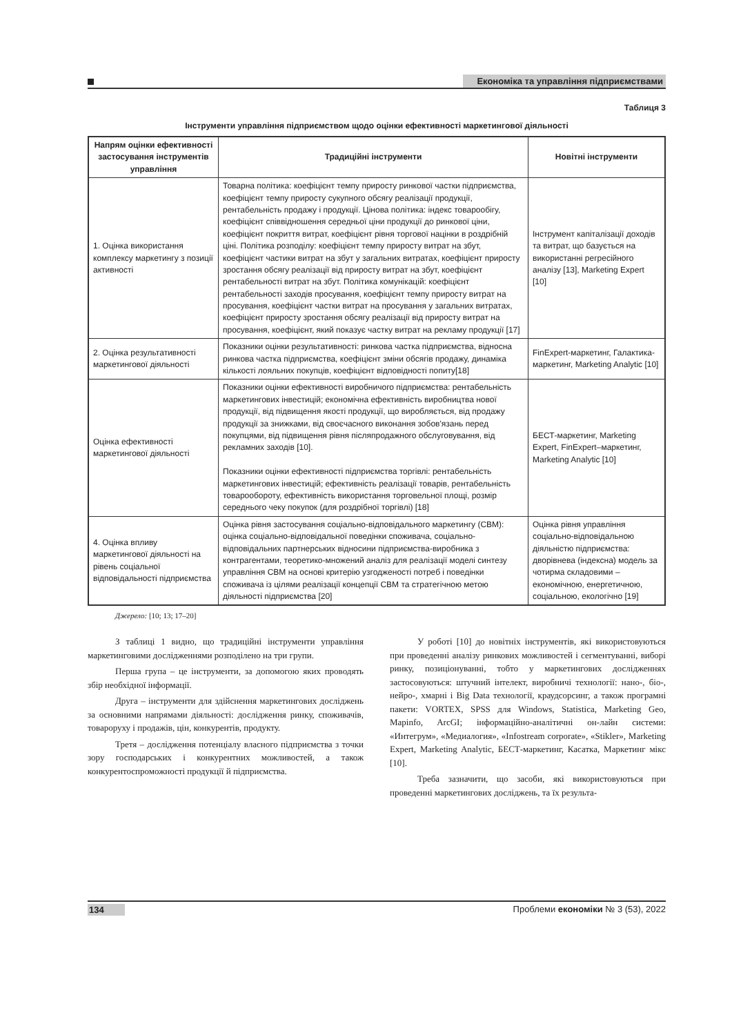Економіка та управління підприємствами
Таблиця 3
Інструменти управління підприємством щодо оцінки ефективності маркетингової діяльності
| Напрям оцінки ефективності застосування інструментів управління | Традиційні інструменти | Новітні інструменти |
| --- | --- | --- |
| 1. Оцінка використання комплексу маркетингу з позиції активності | Товарна політика: коефіцієнт темпу приросту ринкової частки підприємства, коефіцієнт темпу приросту сукупного обсягу реалізації продукції, рентабельність продажу і продукції. Цінова політика: індекс товарообігу, коефіцієнт співвідношення середньої ціни продукції до ринкової ціни, коефіцієнт покриття витрат, коефіцієнт рівня торгової націнки в роздрібній ціні. Політика розподілу: коефіцієнт темпу приросту витрат на збут, коефіцієнт частики витрат на збут у загальних витратах, коефіцієнт приросту зростання обсягу реалізації від приросту витрат на збут, коефіцієнт рентабельності витрат на збут. Політика комунікацій: коефіцієнт рентабельності заходів просування, коефіцієнт темпу приросту витрат на просування, коефіцієнт частки витрат на просування у загальних витратах, коефіцієнт приросту зростання обсягу реалізації від приросту витрат на просування, коефіцієнт, який показує частку витрат на рекламу продукції [17] | Інструмент капіталізації доходів та витрат, що базується на використанні регресійного аналізу [13], Marketing Expert [10] |
| 2. Оцінка результативності маркетингової діяльності | Показники оцінки результативності: ринкова частка підприємства, відносна ринкова частка підприємства, коефіцієнт зміни обсягів продажу, динаміка кількості лояльних покупців, коефіцієнт відповідності попиту[18] | FinExpert-маркетинг, Галактика-маркетинг, Marketing Analytic [10] |
| Оцінка ефективності маркетингової діяльності | Показники оцінки ефективності виробничого підприємства: рентабельність маркетингових інвестицій; економічна ефективність виробництва нової продукції, від підвищення якості продукції, що виробляється, від продажу продукції за знижками, від своєчасного виконання зобов'язань перед покупцями, від підвищення рівня післяпродажного обслуговування, від рекламних заходів [10]. Показники оцінки ефективності підприємства торгівлі: рентабельність маркетингових інвестицій; ефективність реалізації товарів, рентабельність товарообороту, ефективність використання торговельної площі, розмір середнього чеку покупок (для роздрібної торгівлі) [18] | БЕСТ-маркетинг, Marketing Expert, FinExpert–маркетинг, Marketing Analytic [10] |
| 4. Оцінка впливу маркетингової діяльності на рівень соціальної відповідальності підприємства | Оцінка рівня застосування соціально-відповідального маркетингу (СВМ): оцінка соціально-відповідальної поведінки споживача, соціально-відповідальних партнерських відносини підприємства-виробника з контрагентами, теоретико-множений аналіз для реалізації моделі синтезу управління СВМ на основі критерію узгодженості потреб і поведінки споживача із цілями реалізації концепції СВМ та стратегічною метою діяльності підприємства [20] | Оцінка рівня управління соціально-відповідальною діяльністю підприємства: дворівнева (індексна) модель за чотирма складовими – економічною, енергетичною, соціальною, екологічно [19] |
Джерело: [10; 13; 17–20]
З таблиці 1 видно, що традиційні інструменти управління маркетинговими дослідженнями розподілено на три групи.
Перша група – це інструменти, за допомогою яких проводять збір необхідної інформації.
Друга – інструменти для здійснення маркетингових досліджень за основними напрямами діяльності: дослідження ринку, споживачів, товароруху і продажів, цін, конкурентів, продукту.
Третя – дослідження потенціалу власного підприємства з точки зору господарських і конкурентних можливостей, а також конкурентоспроможності продукції й підприємства.
У роботі [10] до новітніх інструментів, які використовуються при проведенні аналізу ринкових можливостей і сегментуванні, виборі ринку, позиціонуванні, тобто у маркетингових дослідженнях застосовуються: штучний інтелект, виробничі технології: нано-, біо-, нейро-, хмарні і Big Data технології, краудсорсинг, а також програмні пакети: VORTEX, SPSS для Windows, Statistica, Marketing Geo, Mapinfo, ArcGI; інформаційно-аналітичні он-лайн системи: «Интегрум», «Медиалогия», «Infostream corporate», «Stikler», Marketing Expert, Marketing Analytic, БЕСТ-маркетинг, Касатка, Маркетинг мікс [10].
Треба зазначити, що засоби, які використовуються при проведенні маркетингових досліджень, та їх результа-
134 Проблеми економіки № 3 (53), 2022